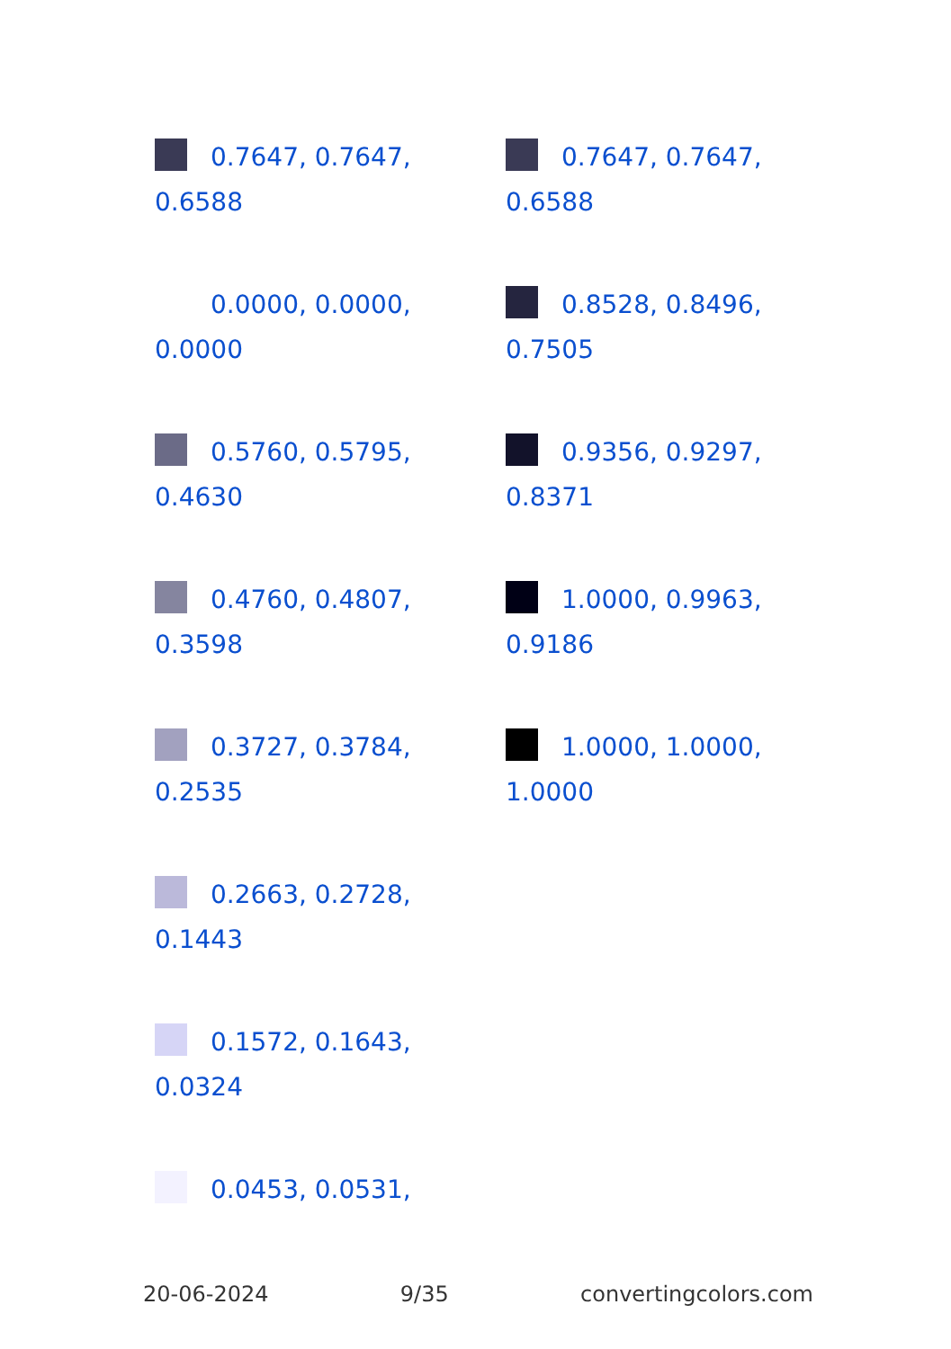0.7647, 0.7647, 0.6588
0.0000, 0.0000, 0.0000
0.5760, 0.5795, 0.4630
0.4760, 0.4807, 0.3598
0.3727, 0.3784, 0.2535
0.2663, 0.2728, 0.1443
0.1572, 0.1643, 0.0324
0.0453, 0.0531,
0.7647, 0.7647, 0.6588
0.8528, 0.8496, 0.7505
0.9356, 0.9297, 0.8371
1.0000, 0.9963, 0.9186
1.0000, 1.0000, 1.0000
20-06-2024 9/35 convertingcolors.com